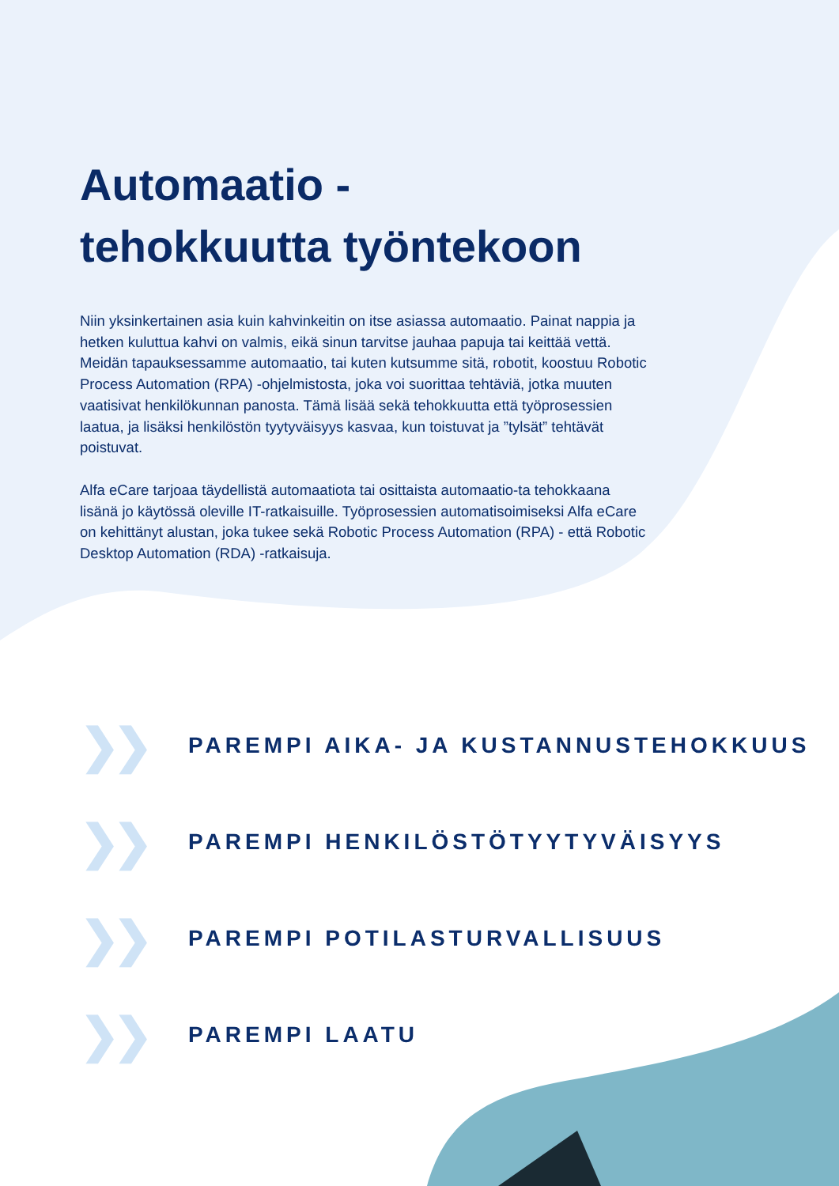Automaatio -
tehokkuutta työntekoon
Niin yksinkertainen asia kuin kahvinkeitin on itse asiassa automaatio. Painat nappia ja hetken kuluttua kahvi on valmis, eikä sinun tarvitse jauhaa papuja tai keittää vettä. Meidän tapauksessamme automaatio, tai kuten kutsumme sitä, robotit, koostuu Robotic Process Automation (RPA) -ohjelmistosta, joka voi suorittaa tehtäviä, jotka muuten vaatisivat henkilökunnan panosta. Tämä lisää sekä tehokkuutta että työprosessien laatua, ja lisäksi henkilöstön tyytyväisyys kasvaa, kun toistuvat ja ”tylsät” tehtävät poistuvat.
Alfa eCare tarjoaa täydellistä automaatiota tai osittaista automaatio-ta tehokkaana lisänä jo käytössä oleville IT-ratkaisuille. Työprosessien automatisoimiseksi Alfa eCare on kehittänyt alustan, joka tukee sekä Robotic Process Automation (RPA) - että Robotic Desktop Automation (RDA) -ratkaisuja.
❯❯
PAREMPI AIKA- JA KUSTANNUSTEHOKKUUS
❯❯
PAREMPI HENKILÖSTÖTYYTYVÄISYYS
❯❯
PAREMPI POTILASTURVALLISUUS
❯❯
PAREMPI LAATU